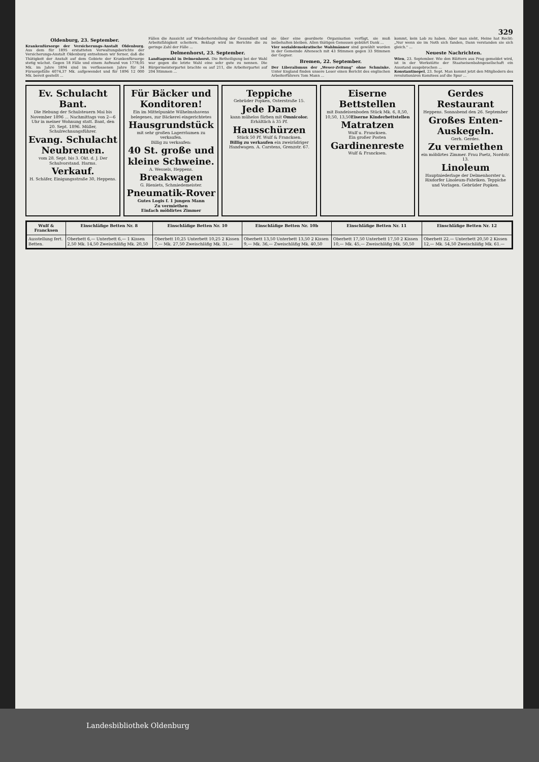329
Oldenburg, 23. September.
Krankenfürsorge der Versicherungs-Anstalt Oldenburg. Aus dem für 1895 erstatteten Verwaltungsberichte der Versicherungs-Anstalt Oldenburg entnehmen wir ferner, daß die Thätigkeit der Anstalt auf dem Gebiete der Krankenfürsorge stetig wächst. Gegen 18 Fälle und einem Aufwand von 1778,05 Mk. im Jahre 1894 sind im verflossenen Jahre für 34 Fürsorgefälle 4074,37 Mk. aufgewendet und für 1896 12 000 Mk. bereit gestellt ...
Fällen die Aussicht auf Wiederherstellung der Gesundheit und Arbeitsfähigkeit scheitern. Beklagt wird im Berichte die zu geringe Zahl der Fälle ...
Delmenhorst, 23. September.
Landtagswahl in Delmenhorst. Die Betheiligung bei der Wahl war gegen die letzte Wahl eine sehr gute zu nennen. Die Bürgermeisterpartei brachte es auf 211, die Arbeiterpartei auf 204 Stimmen ...
sie über eine geordnete Organisation verfügt, sie muß beibehalten bleiben. Allen thätigen Genossen gebührt Dank ...
Vier sozialdemokratische Wahlmänner sind gewählt worden in der Gemeinde Altenesch mit 43 Stimmen gegen 33 Stimmen der Gegner.
Bremen, 22. September.
Der Liberalismus der „Weser-Zeitung" ohne Schminke. Unter England finden unsere Leser einen Bericht des englischen Arbeiterführers Tom Mann ...
kommt, kein Lob zu haben. Aber man sieht, Heine hat Recht: „Nur wenn sie im Noth sich fanden, Dann verstanden sie sich gleich." ...
Neueste Nachrichten.
Wien, 23. September. Wie den Blättern aus Prag gemeldet wird, ist in der Werkstätte der Staatseisenbahngesellschaft ein Ausstand ausgebrochen ...
Konstantinopel, 23. Sept. Man kommt jetzt den Mitgliedern des revolutionären Komitees auf die Spur ...
Ev. Schulacht Bant.
Die Hebung der Schulsteuern Mai bis November 1896 ... Nachmittags von 2—6 Uhr in meiner Wohnung statt. Bant, den 20. Sept. 1896. Müller, Schulrechnungsführer.
Evang. Schulacht Neubremen.
vom 28. Sept. bis 3. Okt. d. J. Der Schulvorstand. Harms.
Verkauf.
H. Schäfer, Einigungsstraße 30, Heppens.
Für Bäcker und Konditoren!
Ein im Mittelpunkte Wilhelmshavens belegenes, zur Bäckerei eingerichtetes
Hausgrundstück
mit sehr großen Lagerräumen zu verkaufen.
Billig zu verkaufen:
40 St. große und kleine Schweine.
A. Wessels, Heppens.
Breakwagen
G. Rieniets, Schmiedemeister.
Pneumatik-Rover
Gutes Logis f. 1 jungen Mann
Zu vermiethen
Einfach möblirtes Zimmer
Teppiche
Gebrüder Popken, Osterstraße 15.
Jede Dame
kann mühelos färben mit Omnicolor. Erhältlich à 35 Pf.
Hausschürzen
Stück 50 Pf. Wulf & Francksen.
Billig zu verkaufen ein zweirädriger Handwagen. A. Carstens, Grenzstr. 67.
Eiserne Bettstellen
mit Bandeisenboden Stück Mk. 6, 8,50, 10,50, 13,50Eiserne Kinderbettstellen
Matratzen
Wulf u. Francksen.
Ein großer Posten
Gardinenreste
Wulf & Francksen.
Gerdes Restaurant
Heppens. Sonnabend den 26. September
Großes Enten-Auskegeln.
Gerh. Gerdes.
Zu vermiethen
ein möblirtes Zimmer. Frau Paetz, Nordstr. 13.
Linoleum
Hauptniederlage der Delmenhorster u. Rixdorfer Linoleum-Fabriken. Teppiche und Vorlagen. Gebrüder Popken.
| Wulf & Francksen | Einschläfige Betten Nr. 8 | Einschläfige Betten Nr. 10 | Einschläfige Betten Nr. 10b | Einschläfige Betten Nr. 11 | Einschläfige Betten Nr. 12 |
| --- | --- | --- | --- | --- | --- |
| Ausstellung fert. Betten. | Oberbett 6,— Unterbett 6,— 1 Kissen 2,50 Mk. 14,50 Zweischläfig Mk. 20,50 | Oberbett 10,25 Unterbett 10,25 2 Kissen 7,— Mk. 27,50 Zweischläfig Mk. 31,— | Oberbett 13,50 Unterbett 13,50 2 Kissen 9,— Mk. 36,— Zweischläfig Mk. 40,50 | Oberbett 17,50 Unterbett 17,50 2 Kissen 10,— Mk. 45,— Zweischläfig Mk. 50,50 | Oberbett 22,— Unterbett 20,50 2 Kissen 12,— Mk. 54,50 Zweischläfig Mk. 61.— |
Landesbibliothek Oldenburg